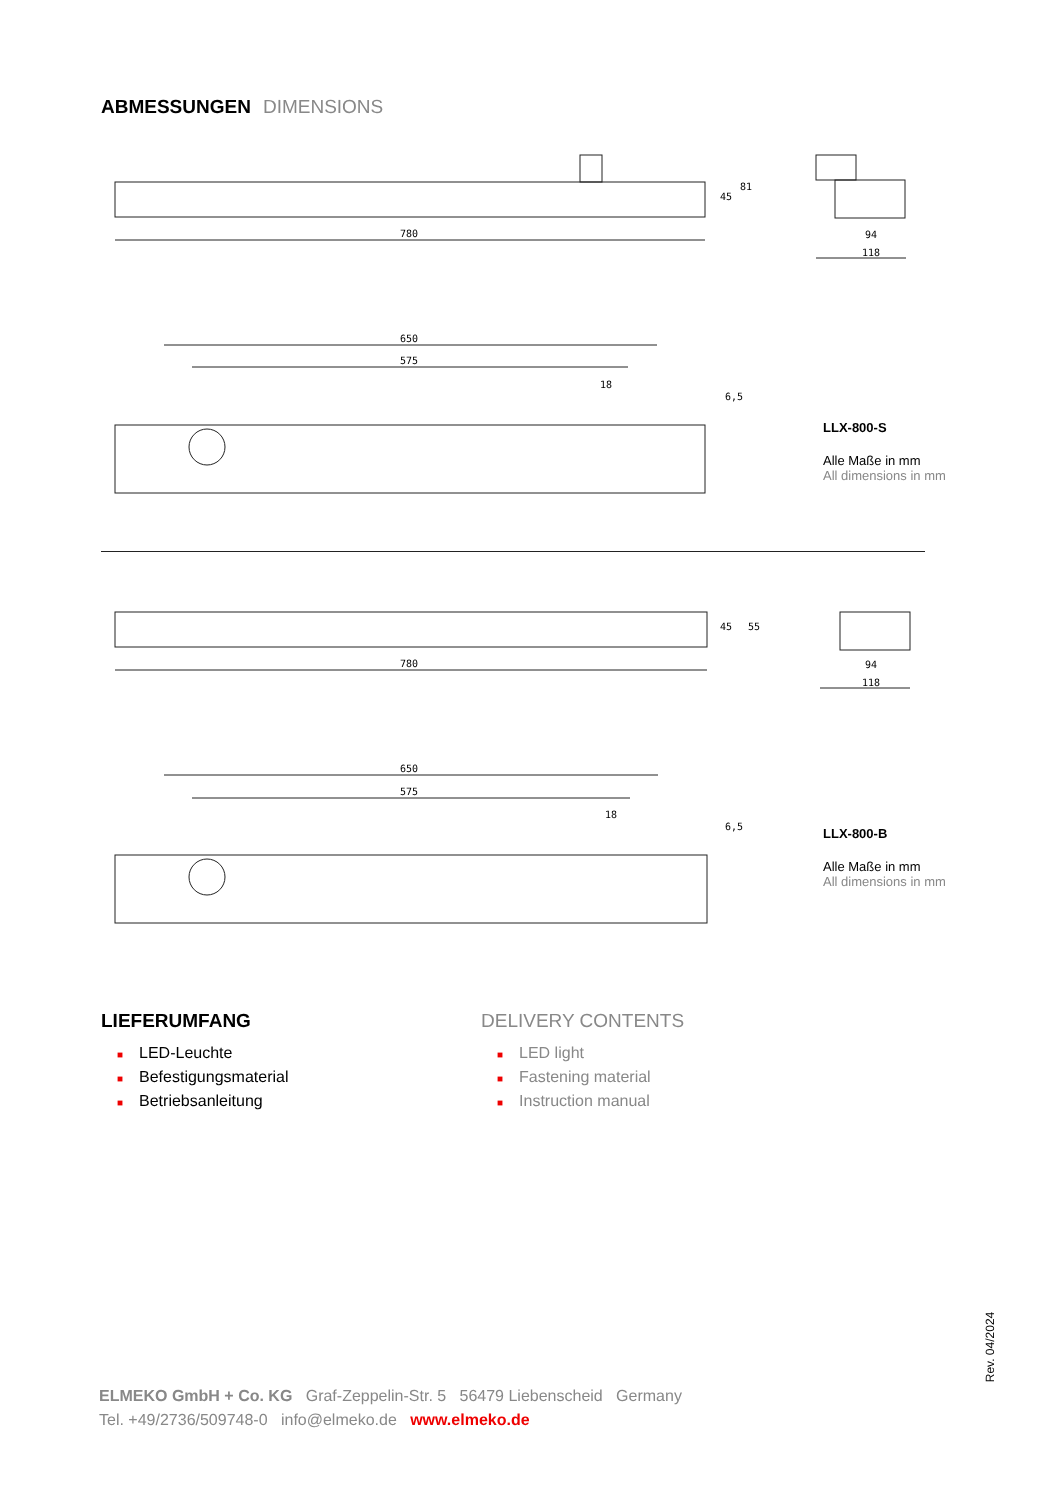ABMESSUNGEN DIMENSIONS
780
45
81
94
118
650
575
18
6,5
LLX-800-S
Alle Maße in mm
All dimensions in mm
780
45
55
94
118
650
575
18
6,5
LLX-800-B
Alle Maße in mm
All dimensions in mm
LIEFERUMFANG
■ LED-Leuchte
■ Befestigungsmaterial
■ Betriebsanleitung
DELIVERY CONTENTS
■ LED light
■ Fastening material
■ Instruction manual
ELMEKO GmbH + Co. KG Graf-Zeppelin-Str. 5 56479 Liebenscheid Germany
Tel. +49/2736/509748-0 info@elmeko.de www.elmeko.de
Rev. 04/2024